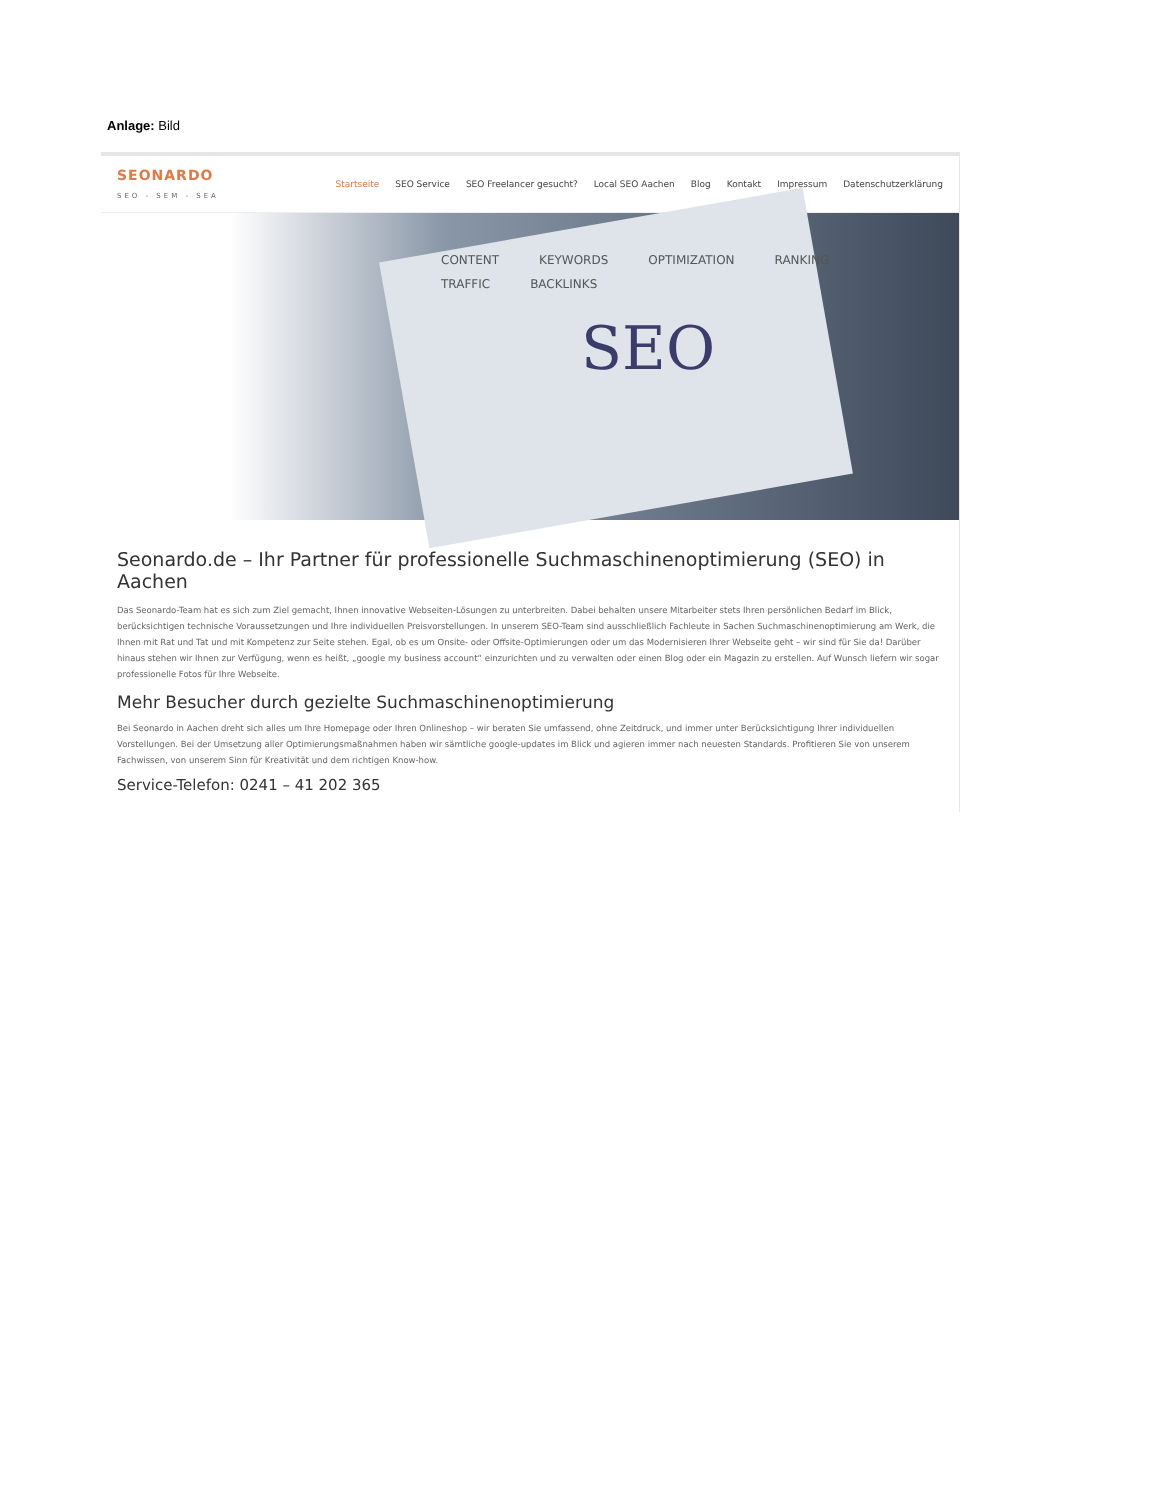Anlage: Bild
SEONARDO
SEO - SEM - SEA
Startseite SEO Service SEO Freelancer gesucht? Local SEO Aachen Blog Kontakt Impressum Datenschutzerklärung
SEO
CONTENT KEYWORDS OPTIMIZATION RANKING TRAFFIC BACKLINKS
Seonardo.de – Ihr Partner für professionelle Suchmaschinenoptimierung (SEO) in Aachen
Das Seonardo-Team hat es sich zum Ziel gemacht, Ihnen innovative Webseiten-Lösungen zu unterbreiten. Dabei behalten unsere Mitarbeiter stets Ihren persönlichen Bedarf im Blick, berücksichtigen technische Voraussetzungen und Ihre individuellen Preisvorstellungen. In unserem SEO-Team sind ausschließlich Fachleute in Sachen Suchmaschinenoptimierung am Werk, die Ihnen mit Rat und Tat und mit Kompetenz zur Seite stehen. Egal, ob es um Onsite- oder Offsite-Optimierungen oder um das Modernisieren Ihrer Webseite geht – wir sind für Sie da! Darüber hinaus stehen wir Ihnen zur Verfügung, wenn es heißt, „google my business account“ einzurichten und zu verwalten oder einen Blog oder ein Magazin zu erstellen. Auf Wunsch liefern wir sogar professionelle Fotos für Ihre Webseite.
Mehr Besucher durch gezielte Suchmaschinenoptimierung
Bei Seonardo in Aachen dreht sich alles um Ihre Homepage oder Ihren Onlineshop – wir beraten Sie umfassend, ohne Zeitdruck, und immer unter Berücksichtigung Ihrer individuellen Vorstellungen. Bei der Umsetzung aller Optimierungsmaßnahmen haben wir sämtliche google-updates im Blick und agieren immer nach neuesten Standards. Profitieren Sie von unserem Fachwissen, von unserem Sinn für Kreativität und dem richtigen Know-how.
Service-Telefon: 0241 – 41 202 365